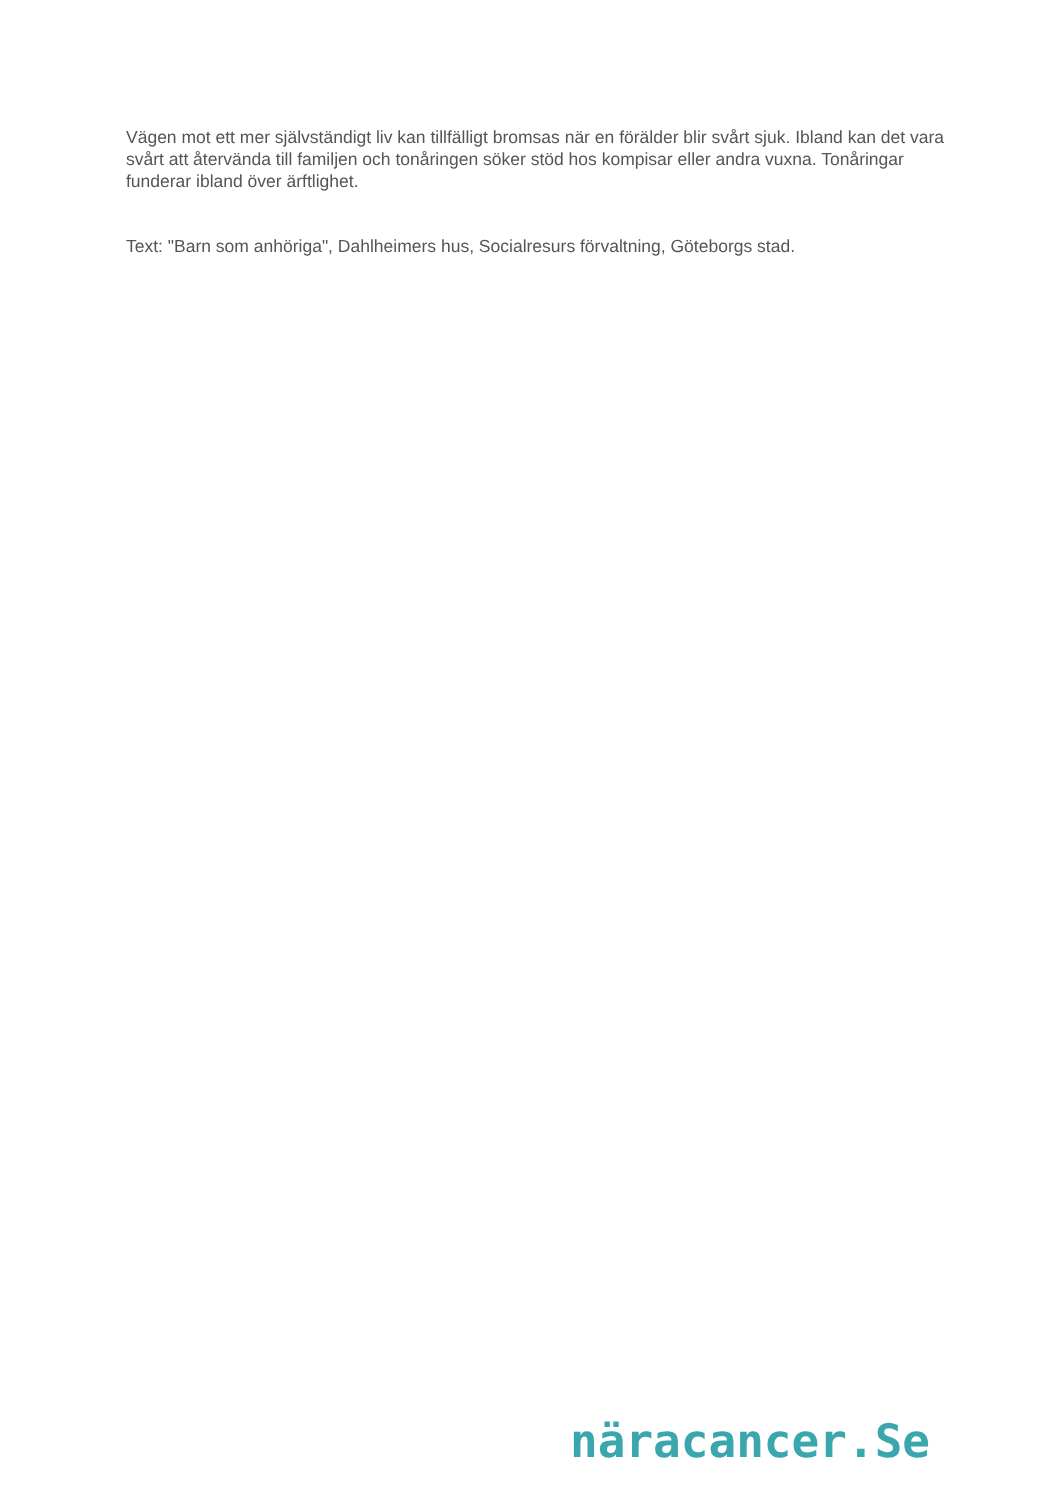Vägen mot ett mer självständigt liv kan tillfälligt bromsas när en förälder blir svårt sjuk. Ibland kan det vara svårt att återvända till familjen och tonåringen söker stöd hos kompisar eller andra vuxna. Tonåringar funderar ibland över ärftlighet.
Text: "Barn som anhöriga", Dahlheimers hus, Socialresurs förvaltning, Göteborgs stad.
näracancer.Se